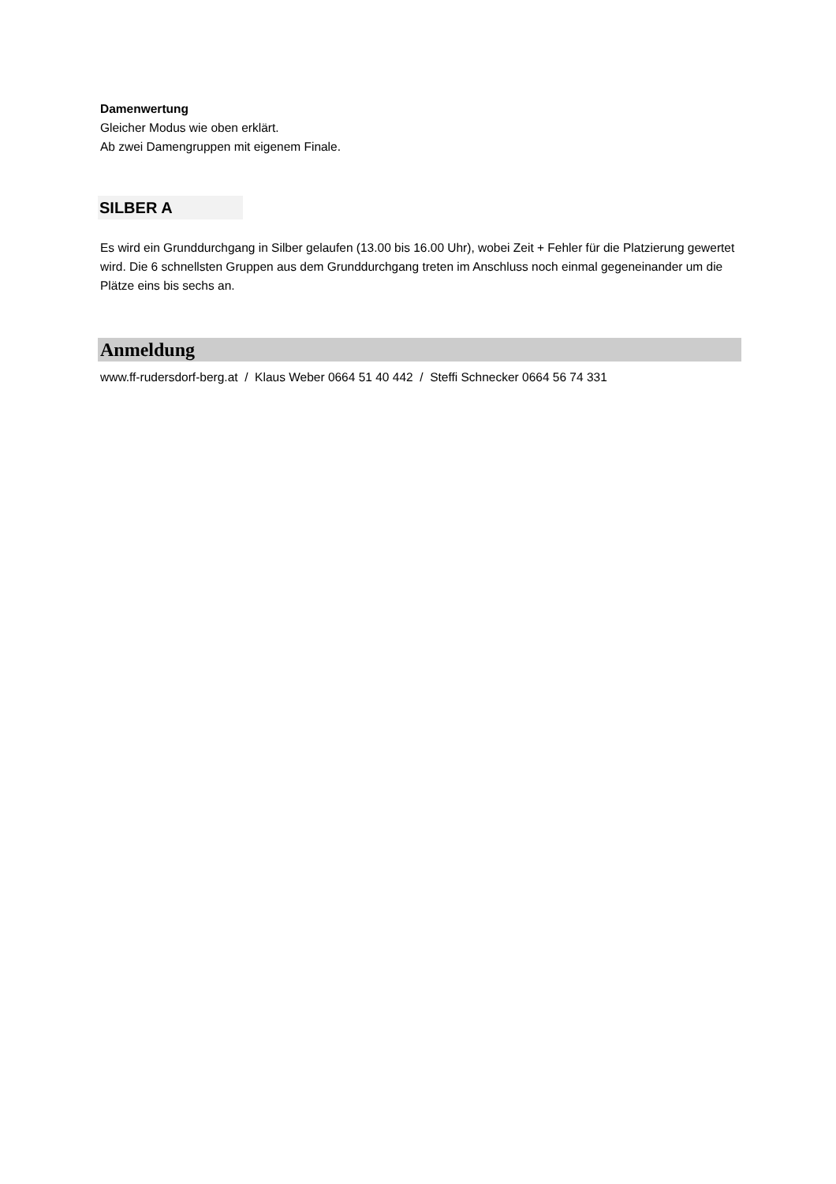Damenwertung
Gleicher Modus wie oben erklärt.
Ab zwei Damengruppen mit eigenem Finale.
SILBER A
Es wird ein Grunddurchgang in Silber gelaufen (13.00 bis 16.00 Uhr), wobei Zeit + Fehler für die Platzierung gewertet wird. Die 6 schnellsten Gruppen aus dem Grunddurchgang treten im Anschluss noch einmal gegeneinander um die Plätze eins bis sechs an.
Anmeldung
www.ff-rudersdorf-berg.at / Klaus Weber 0664 51 40 442 / Steffi Schnecker 0664 56 74 331